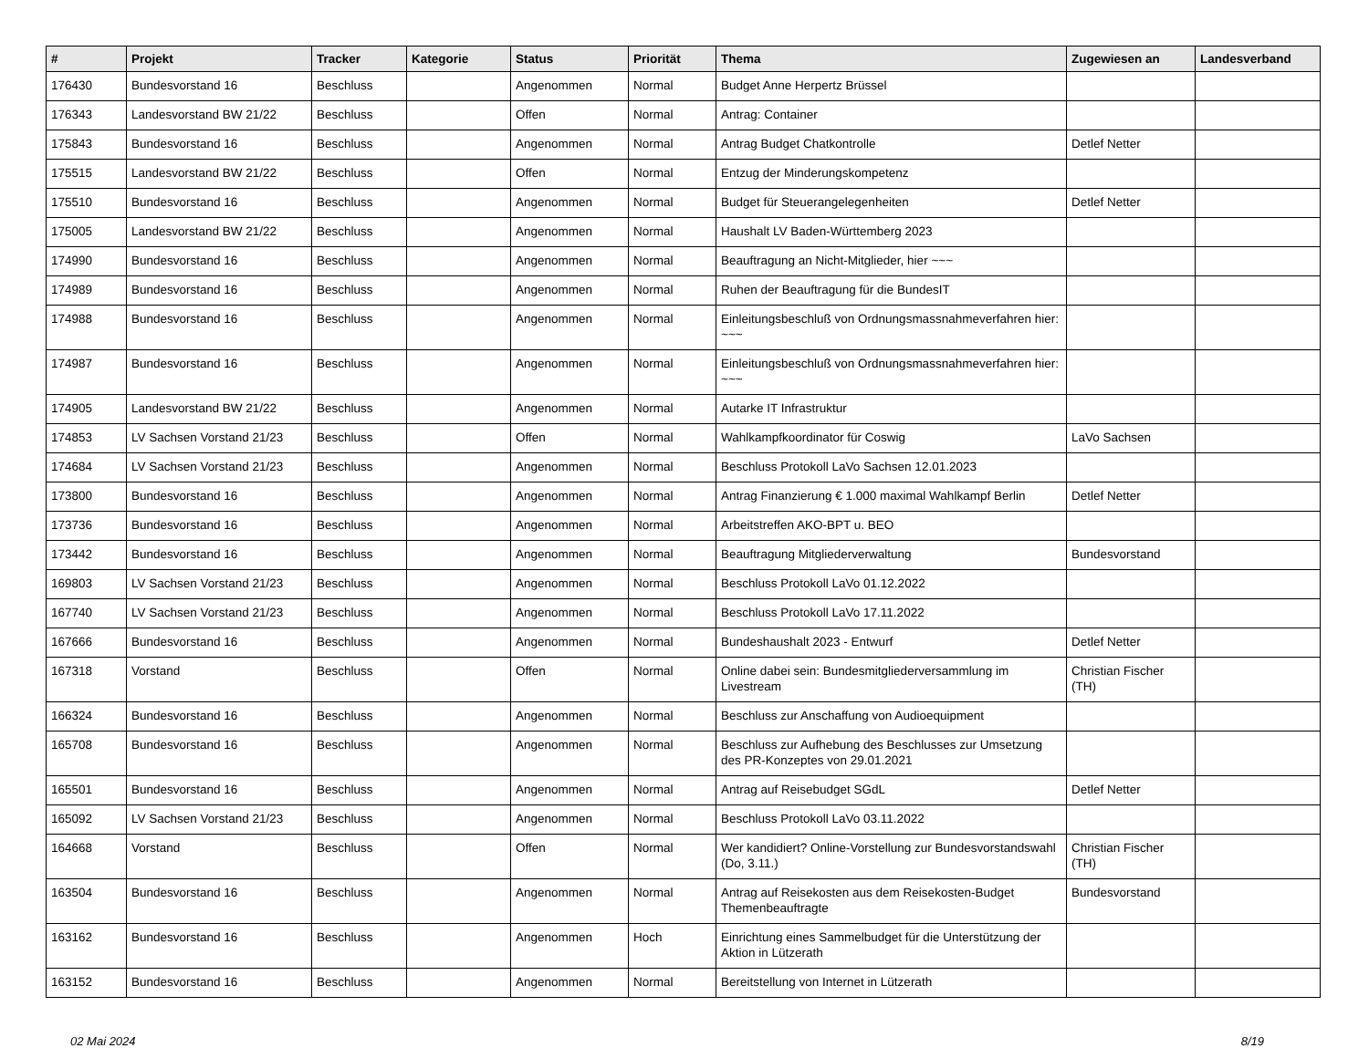| # | Projekt | Tracker | Kategorie | Status | Priorität | Thema | Zugewiesen an | Landesverband |
| --- | --- | --- | --- | --- | --- | --- | --- | --- |
| 176430 | Bundesvorstand 16 | Beschluss | | Angenommen | Normal | Budget Anne Herpertz Brüssel | | |
| 176343 | Landesvorstand BW 21/22 | Beschluss | | Offen | Normal | Antrag: Container | | |
| 175843 | Bundesvorstand 16 | Beschluss | | Angenommen | Normal | Antrag Budget Chatkontrolle | Detlef Netter | |
| 175515 | Landesvorstand BW 21/22 | Beschluss | | Offen | Normal | Entzug der Minderungskompetenz | | |
| 175510 | Bundesvorstand 16 | Beschluss | | Angenommen | Normal | Budget für Steuerangelegenheiten | Detlef Netter | |
| 175005 | Landesvorstand BW 21/22 | Beschluss | | Angenommen | Normal | Haushalt LV Baden-Württemberg 2023 | | |
| 174990 | Bundesvorstand 16 | Beschluss | | Angenommen | Normal | Beauftragung an Nicht-Mitglieder, hier ~~~ | | |
| 174989 | Bundesvorstand 16 | Beschluss | | Angenommen | Normal | Ruhen der Beauftragung für die BundesIT | | |
| 174988 | Bundesvorstand 16 | Beschluss | | Angenommen | Normal | Einleitungsbeschluß von Ordnungsmassnahmeverfahren hier: ~~~ | | |
| 174987 | Bundesvorstand 16 | Beschluss | | Angenommen | Normal | Einleitungsbeschluß von Ordnungsmassnahmeverfahren hier: ~~~ | | |
| 174905 | Landesvorstand BW 21/22 | Beschluss | | Angenommen | Normal | Autarke IT Infrastruktur | | |
| 174853 | LV Sachsen Vorstand 21/23 | Beschluss | | Offen | Normal | Wahlkampfkoordinator für Coswig | LaVo Sachsen | |
| 174684 | LV Sachsen Vorstand 21/23 | Beschluss | | Angenommen | Normal | Beschluss Protokoll LaVo Sachsen 12.01.2023 | | |
| 173800 | Bundesvorstand 16 | Beschluss | | Angenommen | Normal | Antrag Finanzierung € 1.000 maximal Wahlkampf Berlin | Detlef Netter | |
| 173736 | Bundesvorstand 16 | Beschluss | | Angenommen | Normal | Arbeitstreffen AKO-BPT u. BEO | | |
| 173442 | Bundesvorstand 16 | Beschluss | | Angenommen | Normal | Beauftragung Mitgliederverwaltung | Bundesvorstand | |
| 169803 | LV Sachsen Vorstand 21/23 | Beschluss | | Angenommen | Normal | Beschluss Protokoll LaVo 01.12.2022 | | |
| 167740 | LV Sachsen Vorstand 21/23 | Beschluss | | Angenommen | Normal | Beschluss Protokoll LaVo 17.11.2022 | | |
| 167666 | Bundesvorstand 16 | Beschluss | | Angenommen | Normal | Bundeshaushalt 2023 - Entwurf | Detlef Netter | |
| 167318 | Vorstand | Beschluss | | Offen | Normal | Online dabei sein: Bundesmitgliederversammlung im Livestream | Christian Fischer (TH) | |
| 166324 | Bundesvorstand 16 | Beschluss | | Angenommen | Normal | Beschluss zur Anschaffung von Audioequipment | | |
| 165708 | Bundesvorstand 16 | Beschluss | | Angenommen | Normal | Beschluss zur Aufhebung des Beschlusses zur Umsetzung des PR-Konzeptes von 29.01.2021 | | |
| 165501 | Bundesvorstand 16 | Beschluss | | Angenommen | Normal | Antrag auf Reisebudget SGdL | Detlef Netter | |
| 165092 | LV Sachsen Vorstand 21/23 | Beschluss | | Angenommen | Normal | Beschluss Protokoll LaVo 03.11.2022 | | |
| 164668 | Vorstand | Beschluss | | Offen | Normal | Wer kandidiert? Online-Vorstellung zur Bundesvorstandswahl (Do, 3.11.) | Christian Fischer (TH) | |
| 163504 | Bundesvorstand 16 | Beschluss | | Angenommen | Normal | Antrag auf Reisekosten aus dem Reisekosten-Budget Themenbeauftragte | Bundesvorstand | |
| 163162 | Bundesvorstand 16 | Beschluss | | Angenommen | Hoch | Einrichtung eines Sammelbudget für die Unterstützung der Aktion in Lützerath | | |
| 163152 | Bundesvorstand 16 | Beschluss | | Angenommen | Normal | Bereitstellung von Internet in Lützerath | | |
02 Mai 2024 8/19